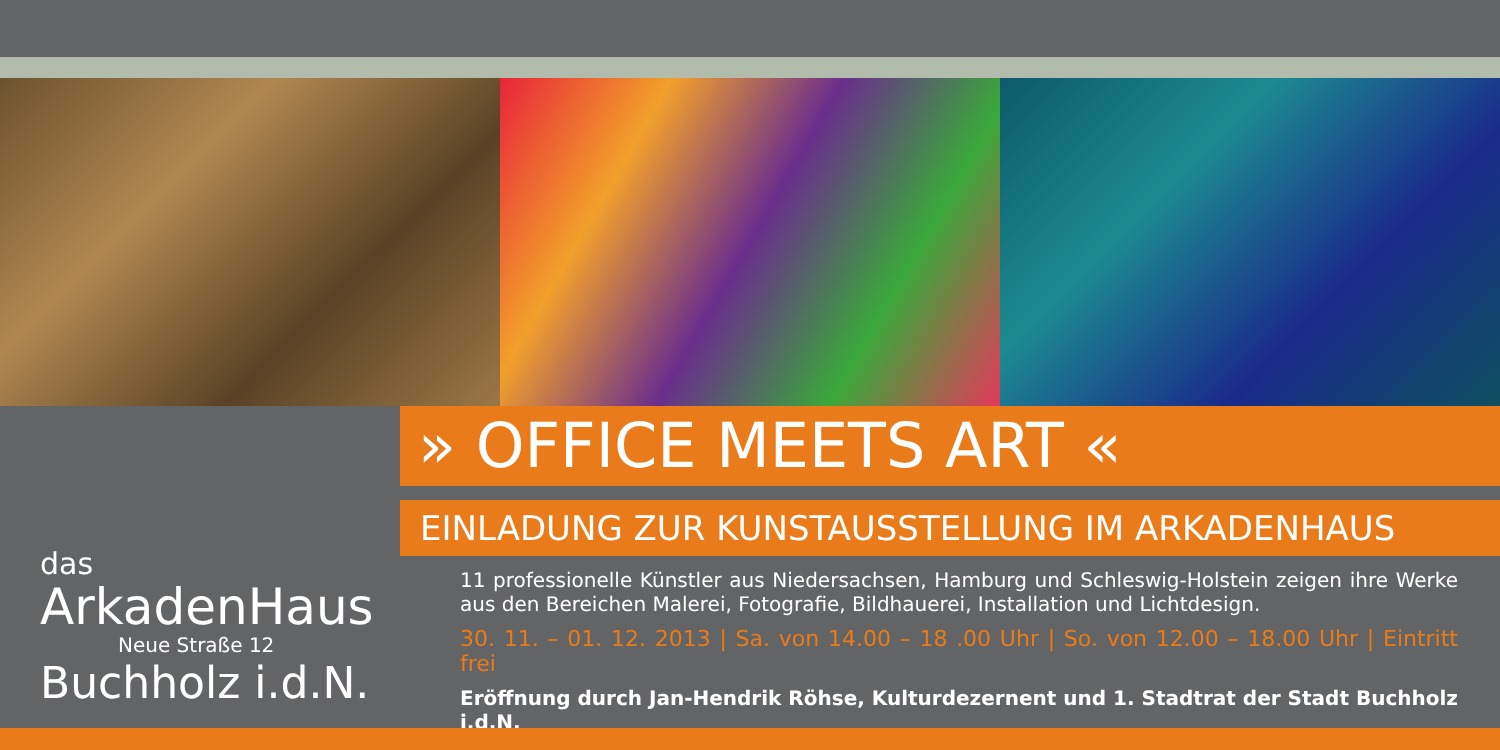das
ArkadenHaus
Neue Straße 12
Buchholz i.d.N.
» OFFICE MEETS ART «
EINLADUNG ZUR KUNSTAUSSTELLUNG IM ARKADENHAUS
11 professionelle Künstler aus Niedersachsen, Hamburg und Schleswig-Holstein zeigen ihre Werke aus den Bereichen Malerei, Fotografie, Bildhauerei, Installation und Lichtdesign.
30. 11. – 01. 12. 2013 | Sa. von 14.00 – 18 .00 Uhr | So. von 12.00 – 18.00 Uhr | Eintritt frei
Eröffnung durch Jan-Hendrik Röhse, Kulturdezernent und 1. Stadtrat der Stadt Buchholz i.d.N.